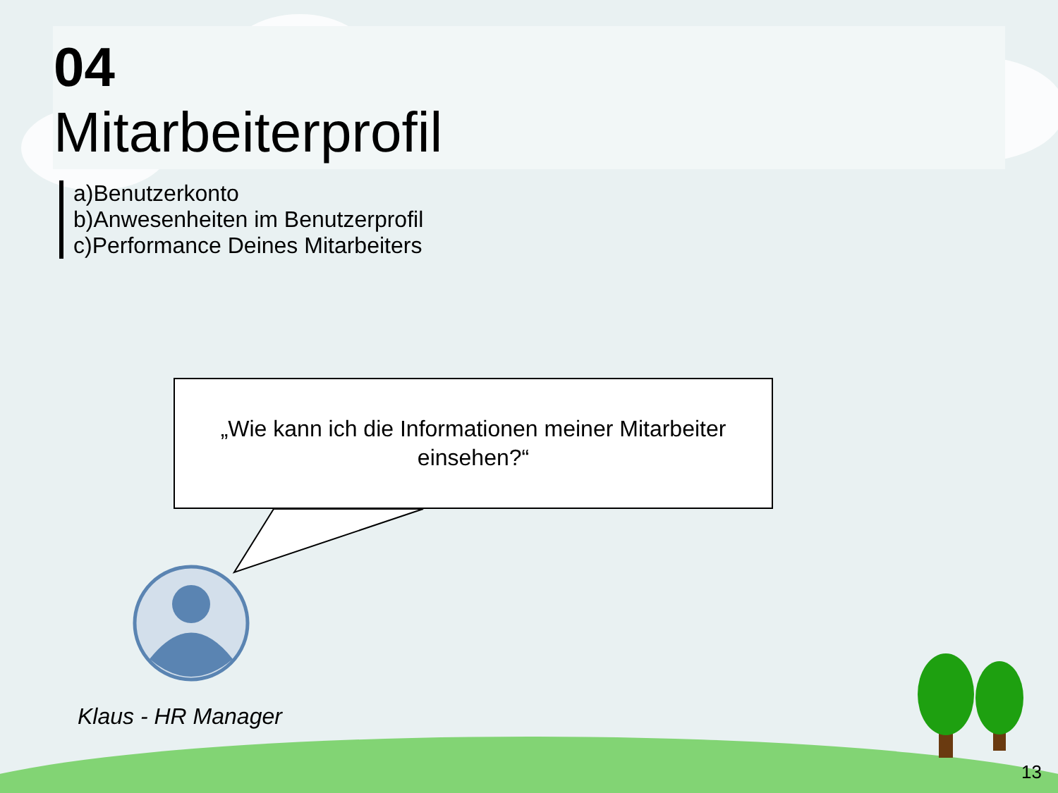04
Mitarbeiterprofil
a)Benutzerkonto
b)Anwesenheiten im Benutzerprofil
c)Performance Deines Mitarbeiters
„Wie kann ich die Informationen meiner Mitarbeiter einsehen?“
Klaus - HR Manager
13